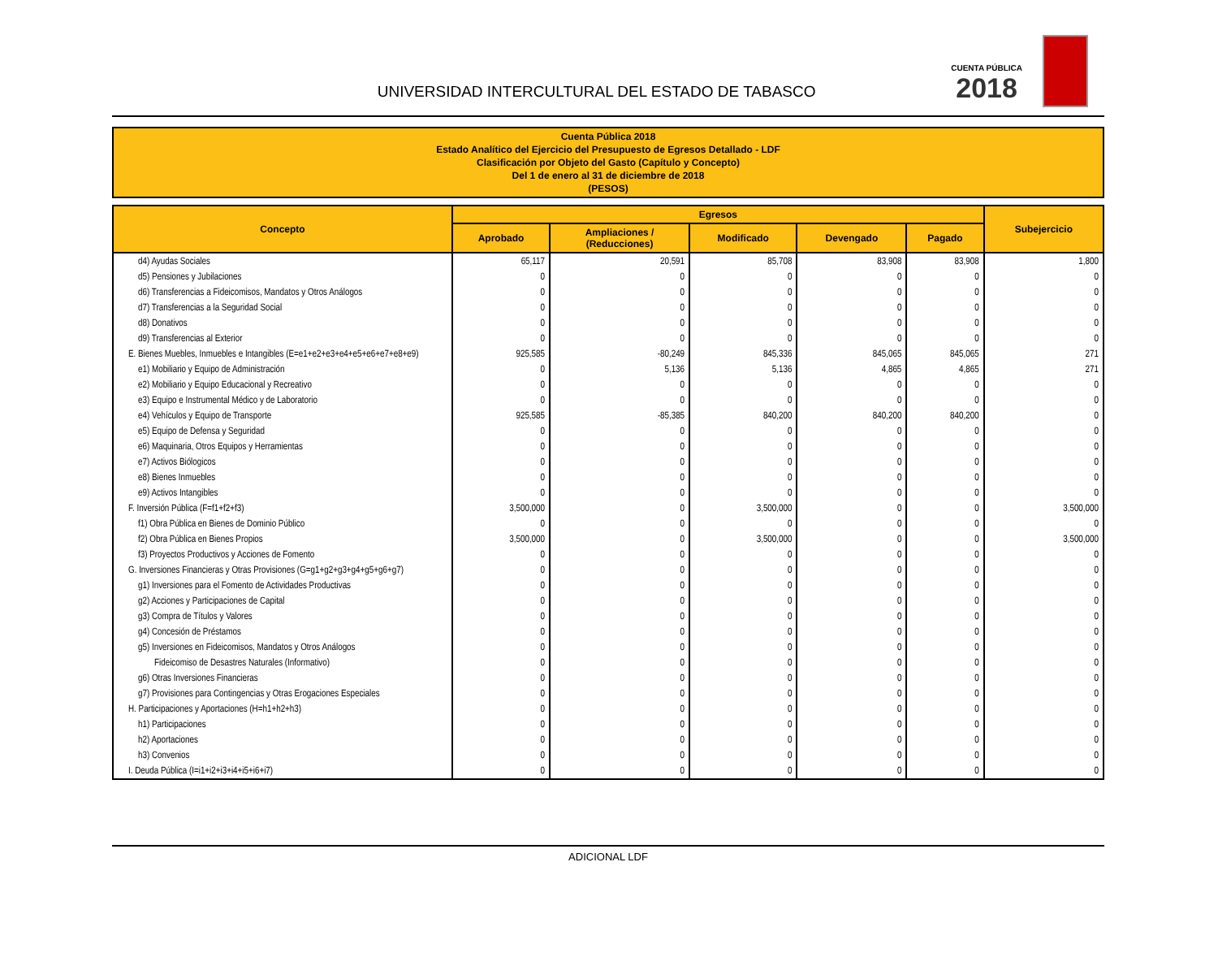UNIVERSIDAD INTERCULTURAL DEL ESTADO DE TABASCO
CUENTA PÚBLICA
2018
Cuenta Pública 2018
Estado Analítico del Ejercicio del Presupuesto de Egresos Detallado - LDF
Clasificación por Objeto del Gasto (Capítulo y Concepto)
Del 1 de enero al 31 de diciembre de 2018
(PESOS)
| Concepto | Egresos | | | | | Subejercicio |
| --- | --- | --- | --- | --- | --- | --- |
| | Aprobado | Ampliaciones / (Reducciones) | Modificado | Devengado | Pagado | |
| d4) Ayudas Sociales | 65,117 | 20,591 | 85,708 | 83,908 | 83,908 | 1,800 |
| d5) Pensiones y Jubilaciones | 0 | 0 | 0 | 0 | 0 | 0 |
| d6) Transferencias a Fideicomisos, Mandatos y Otros Análogos | 0 | 0 | 0 | 0 | 0 | 0 |
| d7) Transferencias a la Seguridad Social | 0 | 0 | 0 | 0 | 0 | 0 |
| d8) Donativos | 0 | 0 | 0 | 0 | 0 | 0 |
| d9) Transferencias al Exterior | 0 | 0 | 0 | 0 | 0 | 0 |
| E. Bienes Muebles, Inmuebles e Intangibles (E=e1+e2+e3+e4+e5+e6+e7+e8+e9) | 925,585 | -80,249 | 845,336 | 845,065 | 845,065 | 271 |
| e1) Mobiliario y Equipo de Administración | 0 | 5,136 | 5,136 | 4,865 | 4,865 | 271 |
| e2) Mobiliario y Equipo Educacional y Recreativo | 0 | 0 | 0 | 0 | 0 | 0 |
| e3) Equipo e Instrumental Médico y de Laboratorio | 0 | 0 | 0 | 0 | 0 | 0 |
| e4) Vehículos y Equipo de Transporte | 925,585 | -85,385 | 840,200 | 840,200 | 840,200 | 0 |
| e5) Equipo de Defensa y Seguridad | 0 | 0 | 0 | 0 | 0 | 0 |
| e6) Maquinaria, Otros Equipos y Herramientas | 0 | 0 | 0 | 0 | 0 | 0 |
| e7) Activos Biólogicos | 0 | 0 | 0 | 0 | 0 | 0 |
| e8) Bienes Inmuebles | 0 | 0 | 0 | 0 | 0 | 0 |
| e9) Activos Intangibles | 0 | 0 | 0 | 0 | 0 | 0 |
| F. Inversión Pública (F=f1+f2+f3) | 3,500,000 | 0 | 3,500,000 | 0 | 0 | 3,500,000 |
| f1) Obra Pública en Bienes de Dominio Público | 0 | 0 | 0 | 0 | 0 | 0 |
| f2) Obra Pública en Bienes Propios | 3,500,000 | 0 | 3,500,000 | 0 | 0 | 3,500,000 |
| f3) Proyectos Productivos y Acciones de Fomento | 0 | 0 | 0 | 0 | 0 | 0 |
| G. Inversiones Financieras y Otras Provisiones (G=g1+g2+g3+g4+g5+g6+g7) | 0 | 0 | 0 | 0 | 0 | 0 |
| g1) Inversiones para el Fomento de Actividades Productivas | 0 | 0 | 0 | 0 | 0 | 0 |
| g2) Acciones y Participaciones de Capital | 0 | 0 | 0 | 0 | 0 | 0 |
| g3) Compra de Títulos y Valores | 0 | 0 | 0 | 0 | 0 | 0 |
| g4) Concesión de Préstamos | 0 | 0 | 0 | 0 | 0 | 0 |
| g5) Inversiones en Fideicomisos, Mandatos y Otros Análogos | 0 | 0 | 0 | 0 | 0 | 0 |
| Fideicomiso de Desastres Naturales (Informativo) | 0 | 0 | 0 | 0 | 0 | 0 |
| g6) Otras Inversiones Financieras | 0 | 0 | 0 | 0 | 0 | 0 |
| g7) Provisiones para Contingencias y Otras Erogaciones Especiales | 0 | 0 | 0 | 0 | 0 | 0 |
| H. Participaciones y Aportaciones (H=h1+h2+h3) | 0 | 0 | 0 | 0 | 0 | 0 |
| h1) Participaciones | 0 | 0 | 0 | 0 | 0 | 0 |
| h2) Aportaciones | 0 | 0 | 0 | 0 | 0 | 0 |
| h3) Convenios | 0 | 0 | 0 | 0 | 0 | 0 |
| I. Deuda Pública (I=i1+i2+i3+i4+i5+i6+i7) | 0 | 0 | 0 | 0 | 0 | 0 |
ADICIONAL LDF